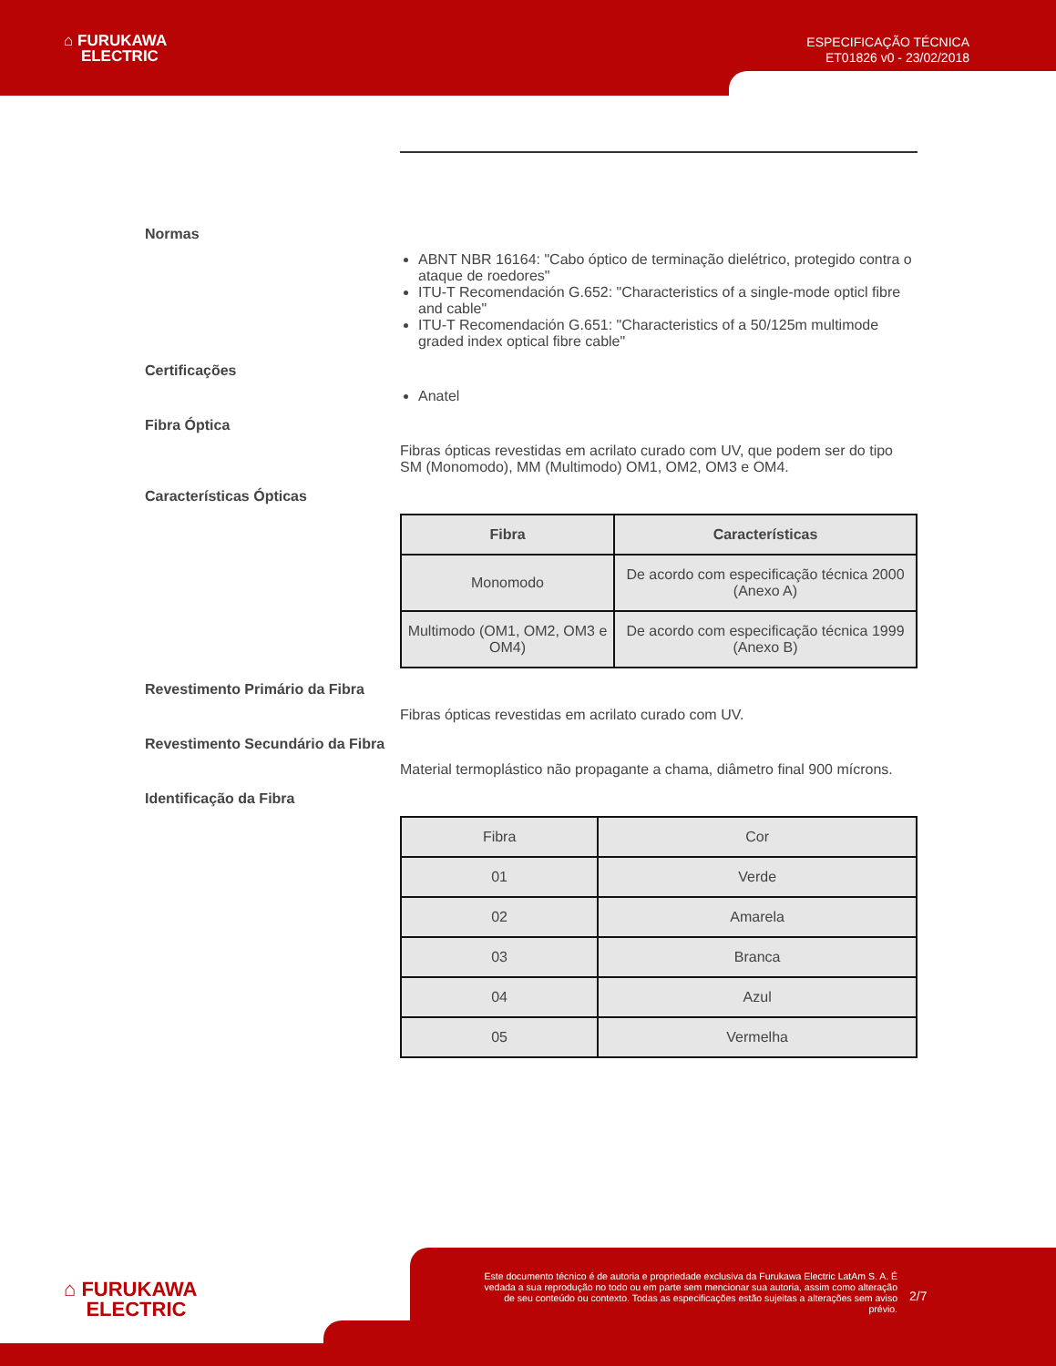⌂ FURUKAWA
ELECTRIC
ESPECIFICAÇÃO TÉCNICA
ET01826 v0 - 23/02/2018
Normas
ABNT NBR 16164: "Cabo óptico de terminação dielétrico, protegido contra o ataque de roedores"
ITU-T Recomendación G.652: "Characteristics of a single-mode opticl fibre and cable"
ITU-T Recomendación G.651: "Characteristics of a 50/125m multimode graded index optical fibre cable"
Certificações
Anatel
Fibra Óptica
Fibras ópticas revestidas em acrilato curado com UV, que podem ser do tipo SM (Monomodo), MM (Multimodo) OM1, OM2, OM3 e OM4.
Características Ópticas
| Fibra | Características |
| --- | --- |
| Monomodo | De acordo com especificação técnica 2000 (Anexo A) |
| Multimodo (OM1, OM2, OM3 e OM4) | De acordo com especificação técnica 1999 (Anexo B) |
Revestimento Primário da Fibra
Fibras ópticas revestidas em acrilato curado com UV.
Revestimento Secundário da Fibra
Material termoplástico não propagante a chama, diâmetro final 900 mícrons.
Identificação da Fibra
| Fibra | Cor |
| 01 | Verde |
| 02 | Amarela |
| 03 | Branca |
| 04 | Azul |
| 05 | Vermelha |
⌂ FURUKAWA
ELECTRIC
Este documento técnico é de autoria e propriedade exclusiva da Furukawa Electric LatAm S. A. É vedada a sua reprodução no todo ou em parte sem mencionar sua autoria, assim como alteração de seu conteúdo ou contexto. Todas as especificações estão sujeitas a alterações sem aviso prévio.
2/7